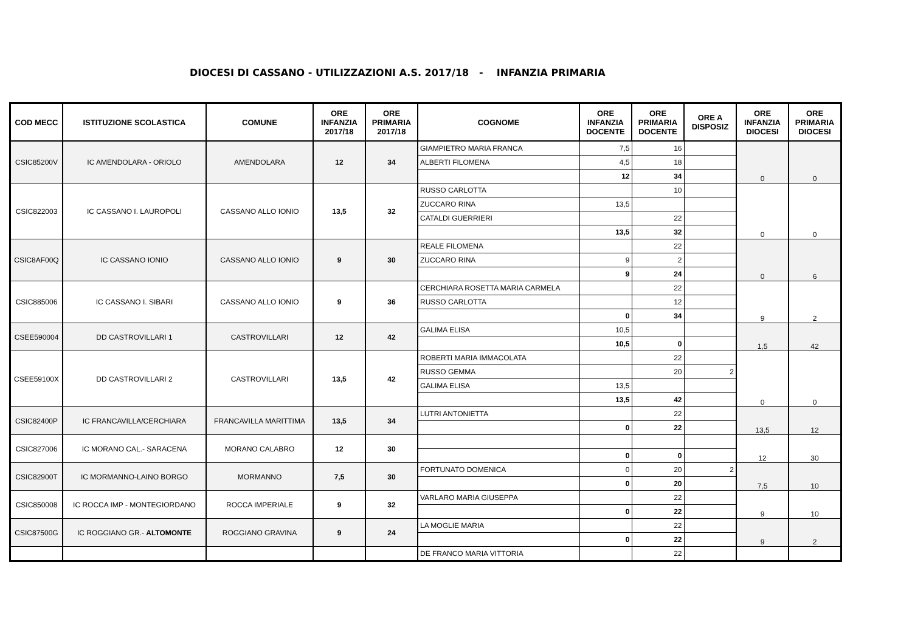DIOCESI DI CASSANO - UTILIZZAZIONI A.S. 2017/18 - INFANZIA PRIMARIA
| COD MECC | ISTITUZIONE SCOLASTICA | COMUNE | ORE INFANZIA 2017/18 | ORE PRIMARIA 2017/18 | COGNOME | ORE INFANZIA DOCENTE | ORE PRIMARIA DOCENTE | ORE A DISPOSIZ | ORE INFANZIA DIOCESI | ORE PRIMARIA DIOCESI |
| --- | --- | --- | --- | --- | --- | --- | --- | --- | --- | --- |
| CSIC85200V | IC AMENDOLARA - ORIOLO | AMENDOLARA | 12 | 34 | GIAMPIETRO MARIA FRANCA | 7,5 | 16 | | 0 | 0 |
| | | | | | ALBERTI FILOMENA | 4,5 | 18 | | | |
| | | | | | | 12 | 34 | | | |
| CSIC822003 | IC CASSANO I. LAUROPOLI | CASSANO ALLO IONIO | 13,5 | 32 | RUSSO CARLOTTA | | 10 | | 0 | 0 |
| | | | | | ZUCCARO RINA | 13,5 | | | | |
| | | | | | CATALDI GUERRIERI | | 22 | | | |
| | | | | | | 13,5 | 32 | | | |
| CSIC8AF00Q | IC CASSANO IONIO | CASSANO ALLO IONIO | 9 | 30 | REALE FILOMENA | | 22 | | 0 | 6 |
| | | | | | ZUCCARO RINA | 9 | 2 | | | |
| | | | | | | 9 | 24 | | | |
| CSIC885006 | IC CASSANO I. SIBARI | CASSANO ALLO IONIO | 9 | 36 | CERCHIARA ROSETTA MARIA CARMELA | | 22 | | 9 | 2 |
| | | | | | RUSSO CARLOTTA | | 12 | | | |
| | | | | | | 0 | 34 | | | |
| CSEE590004 | DD CASTROVILLARI 1 | CASTROVILLARI | 12 | 42 | GALIMA ELISA | 10,5 | | | 1,5 | 42 |
| | | | | | | 10,5 | 0 | | | |
| CSEE59100X | DD CASTROVILLARI 2 | CASTROVILLARI | 13,5 | 42 | ROBERTI MARIA IMMACOLATA | | 22 | | 0 | 0 |
| | | | | | RUSSO GEMMA | | 20 | 2 | | |
| | | | | | GALIMA ELISA | 13,5 | | | | |
| | | | | | | 13,5 | 42 | | | |
| CSIC82400P | IC FRANCAVILLA/CERCHIARA | FRANCAVILLA MARITTIMA | 13,5 | 34 | LUTRI ANTONIETTA | | 22 | | 13,5 | 12 |
| | | | | | | 0 | 22 | | | |
| CSIC827006 | IC MORANO CAL.- SARACENA | MORANO CALABRO | 12 | 30 | | | | | 12 | 30 |
| | | | | | | 0 | 0 | | | |
| CSIC82900T | IC MORMANNO-LAINO BORGO | MORMANNO | 7,5 | 30 | FORTUNATO DOMENICA | 0 | 20 | 2 | 7,5 | 10 |
| | | | | | | 0 | 20 | | | |
| CSIC850008 | IC ROCCA IMP - MONTEGIORDANO | ROCCA IMPERIALE | 9 | 32 | VARLARO MARIA GIUSEPPA | | 22 | | 9 | 10 |
| | | | | | | 0 | 22 | | | |
| CSIC87500G | IC ROGGIANO GR.- ALTOMONTE | ROGGIANO GRAVINA | 9 | 24 | LA MOGLIE MARIA | | 22 | | 9 | 2 |
| | | | | | | 0 | 22 | | | |
| | | | | | DE FRANCO MARIA VITTORIA | | 22 | | | |